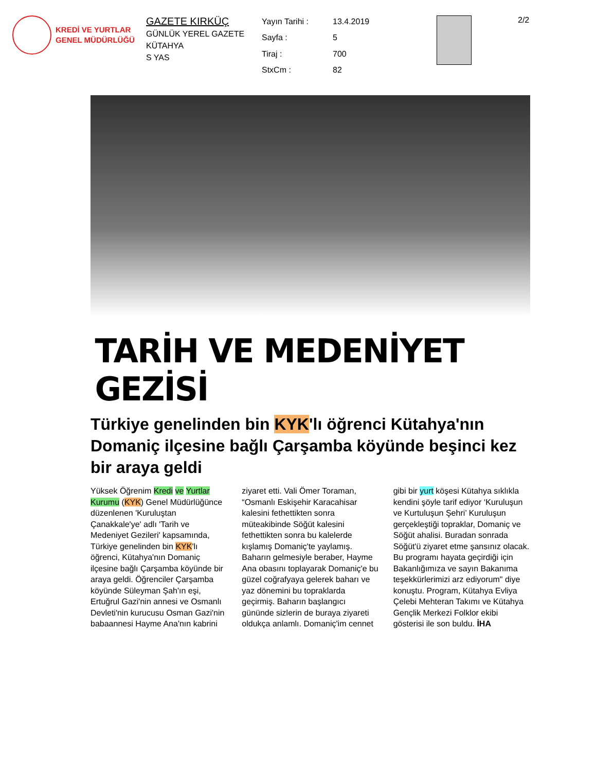KREDİ VE YURTLAR
GENEL MÜDÜRLÜĞÜ
GAZETE KIRKÜÇ
GÜNLÜK YEREL GAZETE
KÜTAHYA
S YAS
Yayın Tarihi : 13.4.2019 Sayfa : 5 Tiraj : 700 StxCm : 82
2/2
TARİH VE MEDENİYET GEZİSİ
Türkiye genelinden bin KYK'lı öğrenci Kütahya'nın Domaniç ilçesine bağlı Çarşamba köyünde beşinci kez bir araya geldi
Yüksek Öğrenim Kredi ve Yurtlar Kurumu (KYK) Genel Müdürlüğünce düzenlenen 'Kuruluştan Çanakkale'ye' adlı 'Tarih ve Medeniyet Gezileri' kapsamında, Türkiye genelinden bin KYK'lı öğrenci, Kütahya'nın Domaniç ilçesine bağlı Çarşamba köyünde bir araya geldi. Öğrenciler Çarşamba köyünde Süleyman Şah'ın eşi, Ertuğrul Gazi'nin annesi ve Osmanlı Devleti'nin kurucusu Osman Gazi'nin babaannesi Hayme Ana'nın kabrini ziyaret etti. Vali Ömer Toraman, “Osmanlı Eskişehir Karacahisar kalesini fethettikten sonra müteakibinde Söğüt kalesini fethettikten sonra bu kalelerde kışlamış Domaniç'te yaylamış. Baharın gelmesiyle beraber, Hayme Ana obasını toplayarak Domaniç'e bu güzel coğrafyaya gelerek baharı ve yaz dönemini bu topraklarda geçirmiş. Baharın başlangıcı gününde sizlerin de buraya ziyareti oldukça anlamlı. Domaniç'im cennet gibi bir yurt köşesi Kütahya sıklıkla kendini şöyle tarif ediyor ‘Kuruluşun ve Kurtuluşun Şehri’ Kuruluşun gerçekleştiği topraklar, Domaniç ve Söğüt ahalisi. Buradan sonrada Söğüt'ü ziyaret etme şansınız olacak. Bu programı hayata geçirdiği için Bakanlığımıza ve sayın Bakanıma teşekkürlerimizi arz ediyorum" diye konuştu. Program, Kütahya Evliya Çelebi Mehteran Takımı ve Kütahya Gençlik Merkezi Folklor ekibi gösterisi ile son buldu. İHA